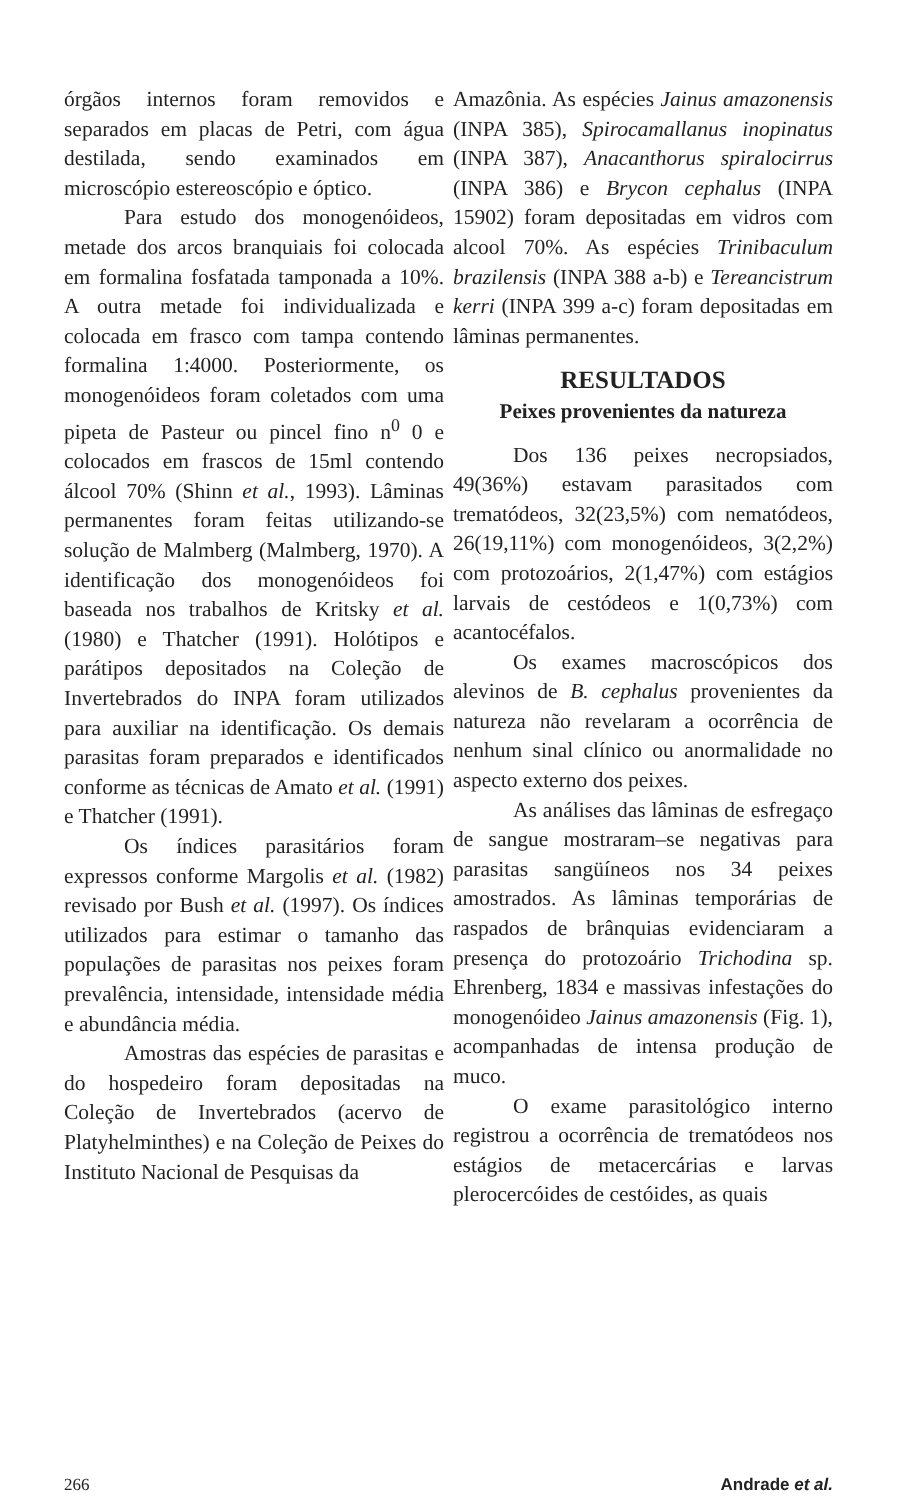órgãos internos foram removidos e separados em placas de Petri, com água destilada, sendo examinados em microscópio estereoscópio e óptico.
Para estudo dos monogenóideos, metade dos arcos branquiais foi colocada em formalina fosfatada tamponada a 10%. A outra metade foi individualizada e colocada em frasco com tampa contendo formalina 1:4000. Posteriormente, os monogenóideos foram coletados com uma pipeta de Pasteur ou pincel fino n<sup>0</sup> 0 e colocados em frascos de 15ml contendo álcool 70% (Shinn et al., 1993). Lâminas permanentes foram feitas utilizando-se solução de Malmberg (Malmberg, 1970). A identificação dos monogenóideos foi baseada nos trabalhos de Kritsky et al. (1980) e Thatcher (1991). Holótipos e parátipos depositados na Coleção de Invertebrados do INPA foram utilizados para auxiliar na identificação. Os demais parasitas foram preparados e identificados conforme as técnicas de Amato et al. (1991) e Thatcher (1991).
Os índices parasitários foram expressos conforme Margolis et al. (1982) revisado por Bush et al. (1997). Os índices utilizados para estimar o tamanho das populações de parasitas nos peixes foram prevalência, intensidade, intensidade média e abundância média.
Amostras das espécies de parasitas e do hospedeiro foram depositadas na Coleção de Invertebrados (acervo de Platyhelminthes) e na Coleção de Peixes do Instituto Nacional de Pesquisas da
Amazônia. As espécies Jainus amazonensis (INPA 385), Spirocamallanus inopinatus (INPA 387), Anacanthorus spiralocirrus (INPA 386) e Brycon cephalus (INPA 15902) foram depositadas em vidros com alcool 70%. As espécies Trinibaculum brazilensis (INPA 388 a-b) e Tereancistrum kerri (INPA 399 a-c) foram depositadas em lâminas permanentes.
RESULTADOS
Peixes provenientes da natureza
Dos 136 peixes necropsiados, 49(36%) estavam parasitados com trematódeos, 32(23,5%) com nematódeos, 26(19,11%) com monogenóideos, 3(2,2%) com protozoários, 2(1,47%) com estágios larvais de cestódeos e 1(0,73%) com acantocéfalos.
Os exames macroscópicos dos alevinos de B. cephalus provenientes da natureza não revelaram a ocorrência de nenhum sinal clínico ou anormalidade no aspecto externo dos peixes.
As análises das lâminas de esfregaço de sangue mostraram–se negativas para parasitas sangüíneos nos 34 peixes amostrados. As lâminas temporárias de raspados de brânquias evidenciaram a presença do protozoário Trichodina sp. Ehrenberg, 1834 e massivas infestações do monogenóideo Jainus amazonensis (Fig. 1), acompanhadas de intensa produção de muco.
O exame parasitológico interno registrou a ocorrência de trematódeos nos estágios de metacercárias e larvas plerocercóides de cestóides, as quais
266 Andrade et al.